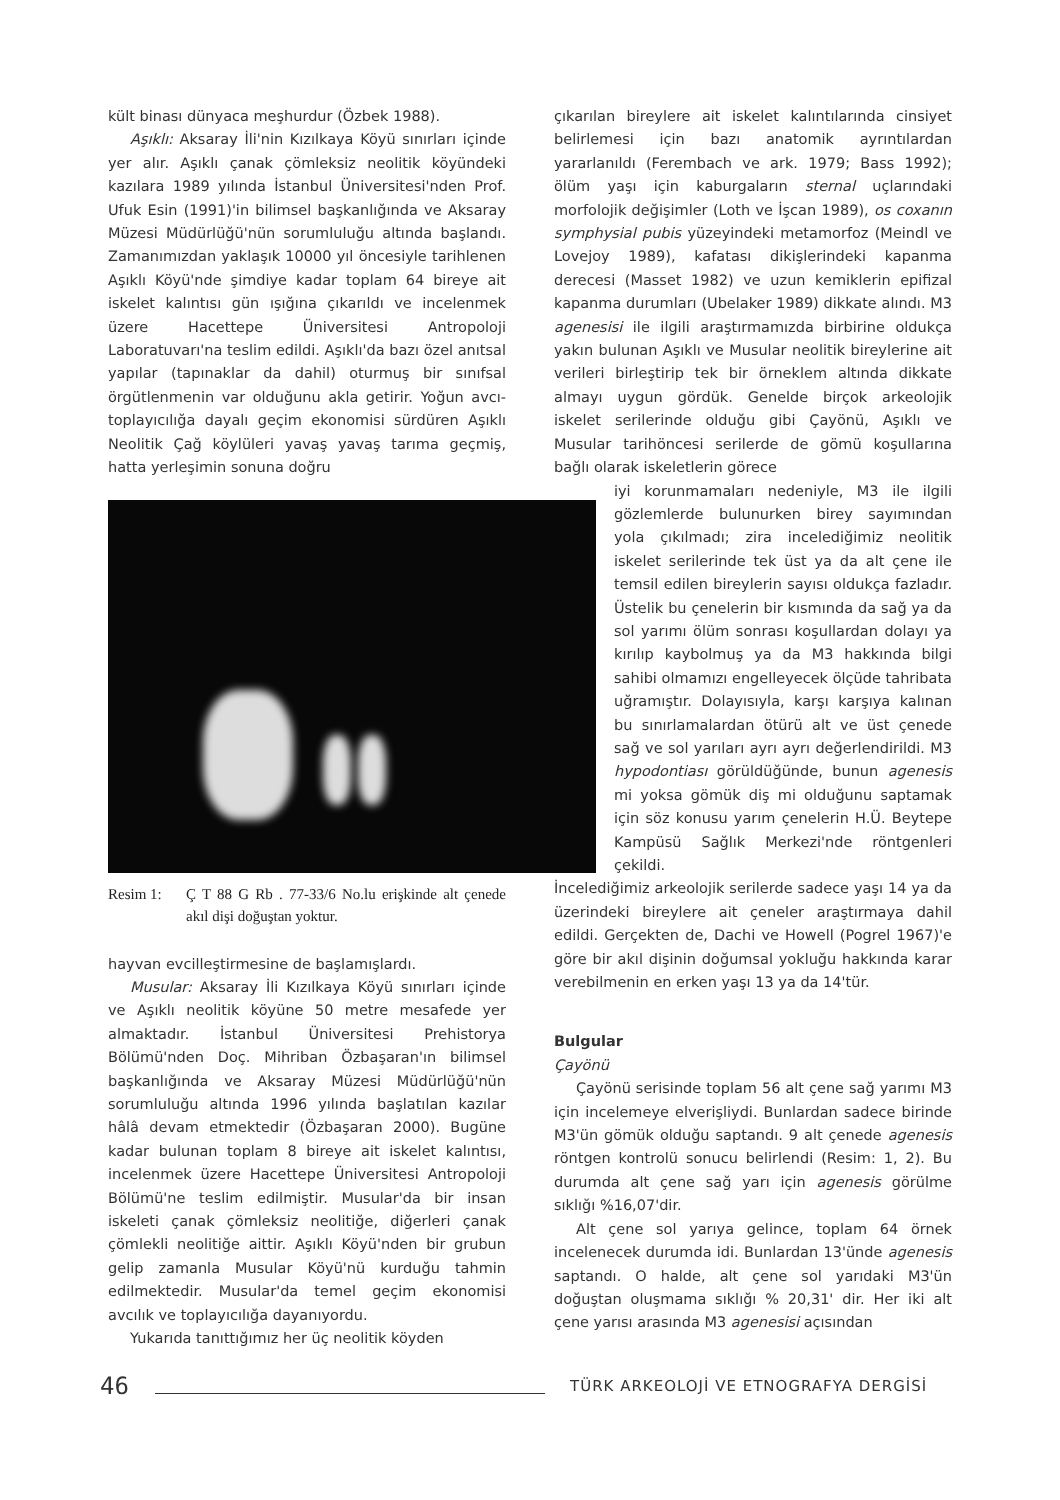kült binası dünyaca meşhurdur (Özbek 1988).
Aşıklı: Aksaray İli'nin Kızılkaya Köyü sınırları içinde yer alır. Aşıklı çanak çömleksiz neolitik köyündeki kazılara 1989 yılında İstanbul Üniversitesi'nden Prof. Ufuk Esin (1991)'in bilimsel başkanlığında ve Aksaray Müzesi Müdürlüğü'nün sorumluluğu altında başlandı. Zamanımızdan yaklaşık 10000 yıl öncesiyle tarihlenen Aşıklı Köyü'nde şimdiye kadar toplam 64 bireye ait iskelet kalıntısı gün ışığına çıkarıldı ve incelenmek üzere Hacettepe Üniversitesi Antropoloji Laboratuvarı'na teslim edildi. Aşıklı'da bazı özel anıtsal yapılar (tapınaklar da dahil) oturmuş bir sınıfsal örgütlenmenin var olduğunu akla getirir. Yoğun avcı-toplayıcılığa dayalı geçim ekonomisi sürdüren Aşıklı Neolitik Çağ köylüleri yavaş yavaş tarıma geçmiş, hatta yerleşimin sonuna doğru
Resim 1: Ç T 88 G Rb . 77-33/6 No.lu erişkinde alt çenede akıl dişi doğuştan yoktur.
hayvan evcilleştirmesine de başlamışlardı.
Musular: Aksaray İli Kızılkaya Köyü sınırları içinde ve Aşıklı neolitik köyüne 50 metre mesafede yer almaktadır. İstanbul Üniversitesi Prehistorya Bölümü'nden Doç. Mihriban Özbaşaran'ın bilimsel başkanlığında ve Aksaray Müzesi Müdürlüğü'nün sorumluluğu altında 1996 yılında başlatılan kazılar hâlâ devam etmektedir (Özbaşaran 2000). Bugüne kadar bulunan toplam 8 bireye ait iskelet kalıntısı, incelenmek üzere Hacettepe Üniversitesi Antropoloji Bölümü'ne teslim edilmiştir. Musular'da bir insan iskeleti çanak çömleksiz neolitiğe, diğerleri çanak çömlekli neolitiğe aittir. Aşıklı Köyü'nden bir grubun gelip zamanla Musular Köyü'nü kurduğu tahmin edilmektedir. Musular'da temel geçim ekonomisi avcılık ve toplayıcılığa dayanıyordu.
Yukarıda tanıttığımız her üç neolitik köyden
çıkarılan bireylere ait iskelet kalıntılarında cinsiyet belirlemesi için bazı anatomik ayrıntılardan yararlanıldı (Ferembach ve ark. 1979; Bass 1992); ölüm yaşı için kaburgaların sternal uçlarındaki morfolojik değişimler (Loth ve İşcan 1989), os coxanın symphysial pubis yüzeyindeki metamorfoz (Meindl ve Lovejoy 1989), kafatası dikişlerindeki kapanma derecesi (Masset 1982) ve uzun kemiklerin epifizal kapanma durumları (Ubelaker 1989) dikkate alındı. M3 agenesisi ile ilgili araştırmamızda birbirine oldukça yakın bulunan Aşıklı ve Musular neolitik bireylerine ait verileri birleştirip tek bir örneklem altında dikkate almayı uygun gördük. Genelde birçok arkeolojik iskelet serilerinde olduğu gibi Çayönü, Aşıklı ve Musular tarihöncesi serilerde de gömü koşullarına bağlı olarak iskeletlerin görece
iyi korunmamaları nedeniyle, M3 ile ilgili gözlemlerde bulunurken birey sayımından yola çıkılmadı; zira incelediğimiz neolitik iskelet serilerinde tek üst ya da alt çene ile temsil edilen bireylerin sayısı oldukça fazladır. Üstelik bu çenelerin bir kısmında da sağ ya da sol yarımı ölüm sonrası koşullardan dolayı ya kırılıp kaybolmuş ya da M3 hakkında bilgi sahibi olmamızı engelleyecek ölçüde tahribata uğramıştır. Dolayısıyla, karşı karşıya kalınan bu sınırlamalardan ötürü alt ve üst çenede sağ ve sol yarıları ayrı ayrı değerlendirildi. M3 hypodontiası görüldüğünde, bunun agenesis mi yoksa gömük diş mi olduğunu saptamak için söz konusu yarım çenelerin H.Ü. Beytepe Kampüsü Sağlık Merkezi'nde röntgenleri çekildi.
İncelediğimiz arkeolojik serilerde sadece yaşı 14 ya da üzerindeki bireylere ait çeneler araştırmaya dahil edildi. Gerçekten de, Dachi ve Howell (Pogrel 1967)'e göre bir akıl dişinin doğumsal yokluğu hakkında karar verebilmenin en erken yaşı 13 ya da 14'tür.
Bulgular
Çayönü
Çayönü serisinde toplam 56 alt çene sağ yarımı M3 için incelemeye elverişliydi. Bunlardan sadece birinde M3'ün gömük olduğu saptandı. 9 alt çenede agenesis röntgen kontrolü sonucu belirlendi (Resim: 1, 2). Bu durumda alt çene sağ yarı için agenesis görülme sıklığı %16,07'dir.
Alt çene sol yarıya gelince, toplam 64 örnek incelenecek durumda idi. Bunlardan 13'ünde agenesis saptandı. O halde, alt çene sol yarıdaki M3'ün doğuştan oluşmama sıklığı % 20,31' dir. Her iki alt çene yarısı arasında M3 agenesisi açısından
46 TÜRK ARKEOLOJİ VE ETNOGRAFYA DERGİSİ